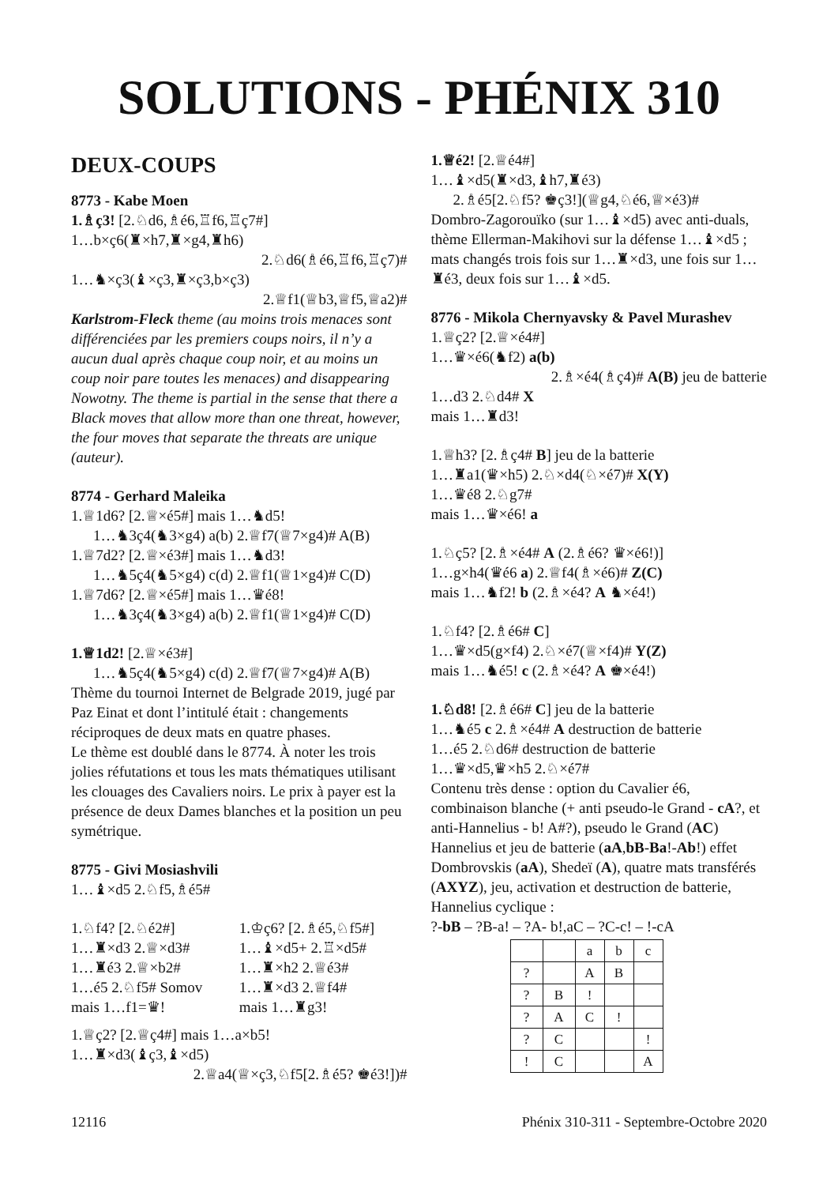SOLUTIONS - PHÉNIX 310
DEUX-COUPS
8773 - Kabe Moen
1.♗ç3! [2.♘d6,♗é6,♖f6,♖ç7#]
1…b×ç6(♜×h7,♜×g4,♜h6)
2.♘d6(♗é6,♖f6,♖ç7)#
1…♞×ç3(♝×ç3,♜×ç3,b×ç3)
2.♕f1(♕b3,♕f5,♕a2)#
Karlstrom-Fleck theme (au moins trois menaces sont différenciées par les premiers coups noirs, il n’y a aucun dual après chaque coup noir, et au moins un coup noir pare toutes les menaces) and disappearing Nowotny. The theme is partial in the sense that there a Black moves that allow more than one threat, however, the four moves that separate the threats are unique (auteur).
8774 - Gerhard Maleika
1.♕1d6? [2.♕×é5#] mais 1…♞d5!
1…♞3ç4(♞3×g4) a(b) 2.♕f7(♕7×g4)# A(B)
1.♕7d2? [2.♕×é3#] mais 1…♞d3!
1…♞5ç4(♞5×g4) c(d) 2.♕f1(♕1×g4)# C(D)
1.♕7d6? [2.♕×é5#] mais 1…♛é8!
1…♞3ç4(♞3×g4) a(b) 2.♕f1(♕1×g4)# C(D)
1.♕1d2! [2.♕×é3#]
1…♞5ç4(♞5×g4) c(d) 2.♕f7(♕7×g4)# A(B)
Thème du tournoi Internet de Belgrade 2019, jugé par Paz Einat et dont l’intitulé était : changements réciproques de deux mats en quatre phases.
Le thème est doublé dans le 8774. À noter les trois jolies réfutations et tous les mats thématiques utilisant les clouages des Cavaliers noirs. Le prix à payer est la présence de deux Dames blanches et la position un peu symétrique.
8775 - Givi Mosiashvili
1…♝×d5 2.♘f5,♗é5#
1.♘f4? [2.♘é2#]
1…♜×d3 2.♕×d3#
1…♜é3 2.♕×b2#
1…é5 2.♘f5# Somov
mais 1…f1=♛!
1.♔ç6? [2.♗é5,♘f5#]
1…♝×d5+ 2.♖×d5#
1…♜×h2 2.♕é3#
1…♜×d3 2.♕f4#
mais 1…♜g3!
1.♕ç2? [2.♕ç4#] mais 1…a×b5!
1…♜×d3(♝ç3,♝×d5)
2.♕a4(♕×ç3,♘f5[2.♗é5? ♚é3!])#
1.♕é2! [2.♕é4#]
1…♝×d5(♜×d3,♝h7,♜é3)
2.♗é5[2.♘f5? ♚ç3!](♕g4,♘é6,♕×é3)#
Dombro-Zagorouïko (sur 1…♝×d5) avec anti-duals, thème Ellerman-Makihovi sur la défense 1…♝×d5 ; mats changés trois fois sur 1…♜×d3, une fois sur 1…♜é3, deux fois sur 1…♝×d5.
8776 - Mikola Chernyavsky & Pavel Murashev
1.♕ç2? [2.♕×é4#]
1…♛×é6(♞f2) a(b)
2.♗×é4(♗ç4)# A(B) jeu de batterie
1…d3 2.♘d4# X
mais 1…♜d3!
1.♕h3? [2.♗ç4# B] jeu de la batterie
1…♜a1(♛×h5) 2.♘×d4(♘×é7)# X(Y)
1…♛é8 2.♘g7#
mais 1…♛×é6! a
1.♘ç5? [2.♗×é4# A (2.♗é6? ♛×é6!)]
1…g×h4(♛é6 a) 2.♕f4(♗×é6)# Z(C)
mais 1…♞f2! b (2.♗×é4? A ♞×é4!)
1.♘f4? [2.♗é6# C]
1…♛×d5(g×f4) 2.♘×é7(♕×f4)# Y(Z)
mais 1…♞é5! c (2.♗×é4? A ♚×é4!)
1.♘d8! [2.♗é6# C] jeu de la batterie
1…♞é5 c 2.♗×é4# A destruction de batterie
1…é5 2.♘d6# destruction de batterie
1…♛×d5,♛×h5 2.♘×é7#
Contenu très dense : option du Cavalier é6, combinaison blanche (+ anti pseudo-le Grand - cA?, et anti-Hannelius - b! A#?), pseudo le Grand (AC) Hannelius et jeu de batterie (aA,bB-Ba!-Ab!) effet Dombrovskis (aA), Shedeï (A), quatre mats transférés (AXYZ), jeu, activation et destruction de batterie, Hannelius cyclique :
?-bB – ?B-a! – ?A- b!,aC – ?C-c! – !-cA
| | | a | b | c |
| ? | | A | B | |
| ? | B | ! | | |
| ? | A | C | ! | |
| ? | C | | | ! |
| ! | C | | | A |
12116 Phénix 310-311 - Septembre-Octobre 2020